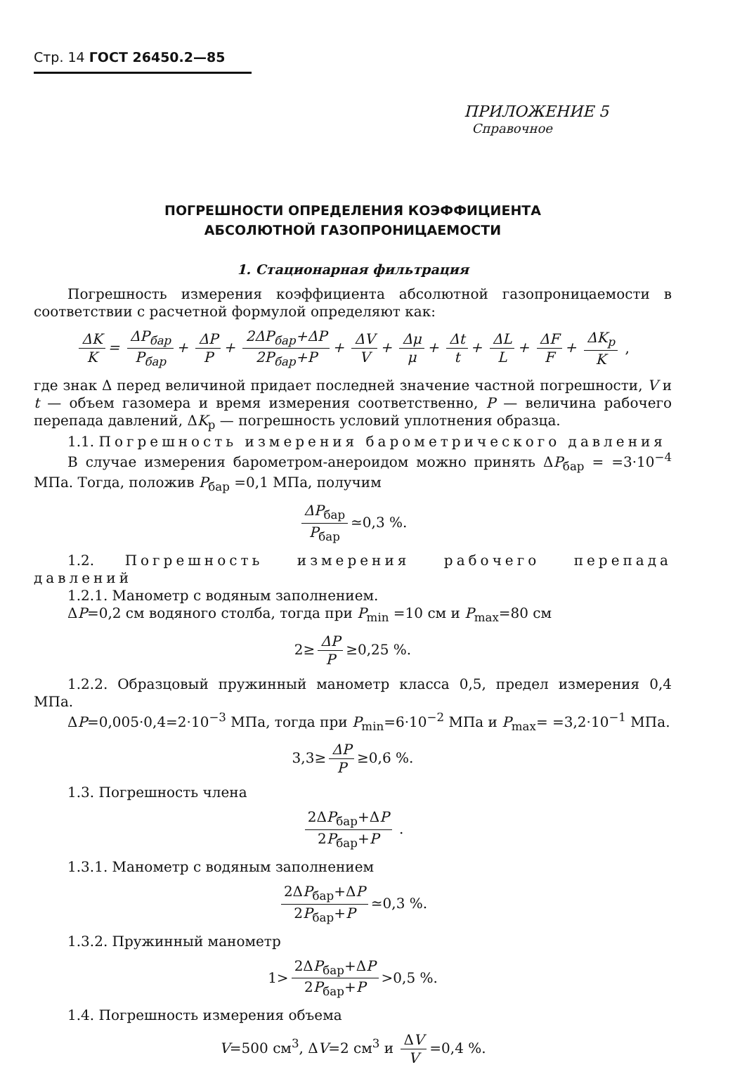Стр. 14 ГОСТ 26450.2—85
ПРИЛОЖЕНИЕ 5
Справочное
ПОГРЕШНОСТИ ОПРЕДЕЛЕНИЯ КОЭФФИЦИЕНТА
АБСОЛЮТНОЙ ГАЗОПРОНИЦАЕМОСТИ
1. Стационарная фильтрация
Погрешность измерения коэффициента абсолютной газопроницаемости в соответствии с расчетной формулой определяют как:
ΔK K = ΔP<sub>бар</sub> P<sub>бар</sub> + ΔP P + 2ΔP<sub>бар</sub>+ΔP 2P<sub>бар</sub>+P + ΔV V + Δμ μ + Δt t + ΔL L + ΔF F + ΔK<sub>р</sub> K ,
где знак Δ перед величиной придает последней значение частной погрешности, V и t — объем газомера и время измерения соответственно, P — величина рабочего перепада давлений, ΔK<sub>р</sub> — погрешность условий уплотнения образца.
1.1. Погрешность измерения барометрического давления
В случае измерения барометром-анероидом можно принять ΔP<sub>бар</sub> = =3·10<sup>−4</sup> МПа. Тогда, положив P<sub>бар</sub> =0,1 МПа, получим
ΔP<sub>бар</sub> P<sub>бар</sub> ≃0,3 %.
1.2. Погрешность измерения рабочего перепада давлений
1.2.1. Манометр с водяным заполнением.
ΔP=0,2 см водяного столба, тогда при P<sub>min</sub> =10 см и P<sub>max</sub>=80 см
2≥ ΔP P ≥0,25 %.
1.2.2. Образцовый пружинный манометр класса 0,5, предел измерения 0,4 МПа.
ΔP=0,005·0,4=2·10<sup>−3</sup> МПа, тогда при P<sub>min</sub>=6·10<sup>−2</sup> МПа и P<sub>max</sub>= =3,2·10<sup>−1</sup> МПа.
3,3≥ ΔP P ≥0,6 %.
1.3. Погрешность члена
2ΔP<sub>бар</sub>+ΔP 2P<sub>бар</sub>+P .
1.3.1. Манометр с водяным заполнением
2ΔP<sub>бар</sub>+ΔP 2P<sub>бар</sub>+P ≃0,3 %.
1.3.2. Пружинный манометр
1> 2ΔP<sub>бар</sub>+ΔP 2P<sub>бар</sub>+P >0,5 %.
1.4. Погрешность измерения объема
V=500 см<sup>3</sup>, ΔV=2 см<sup>3</sup> и ΔV V =0,4 %.